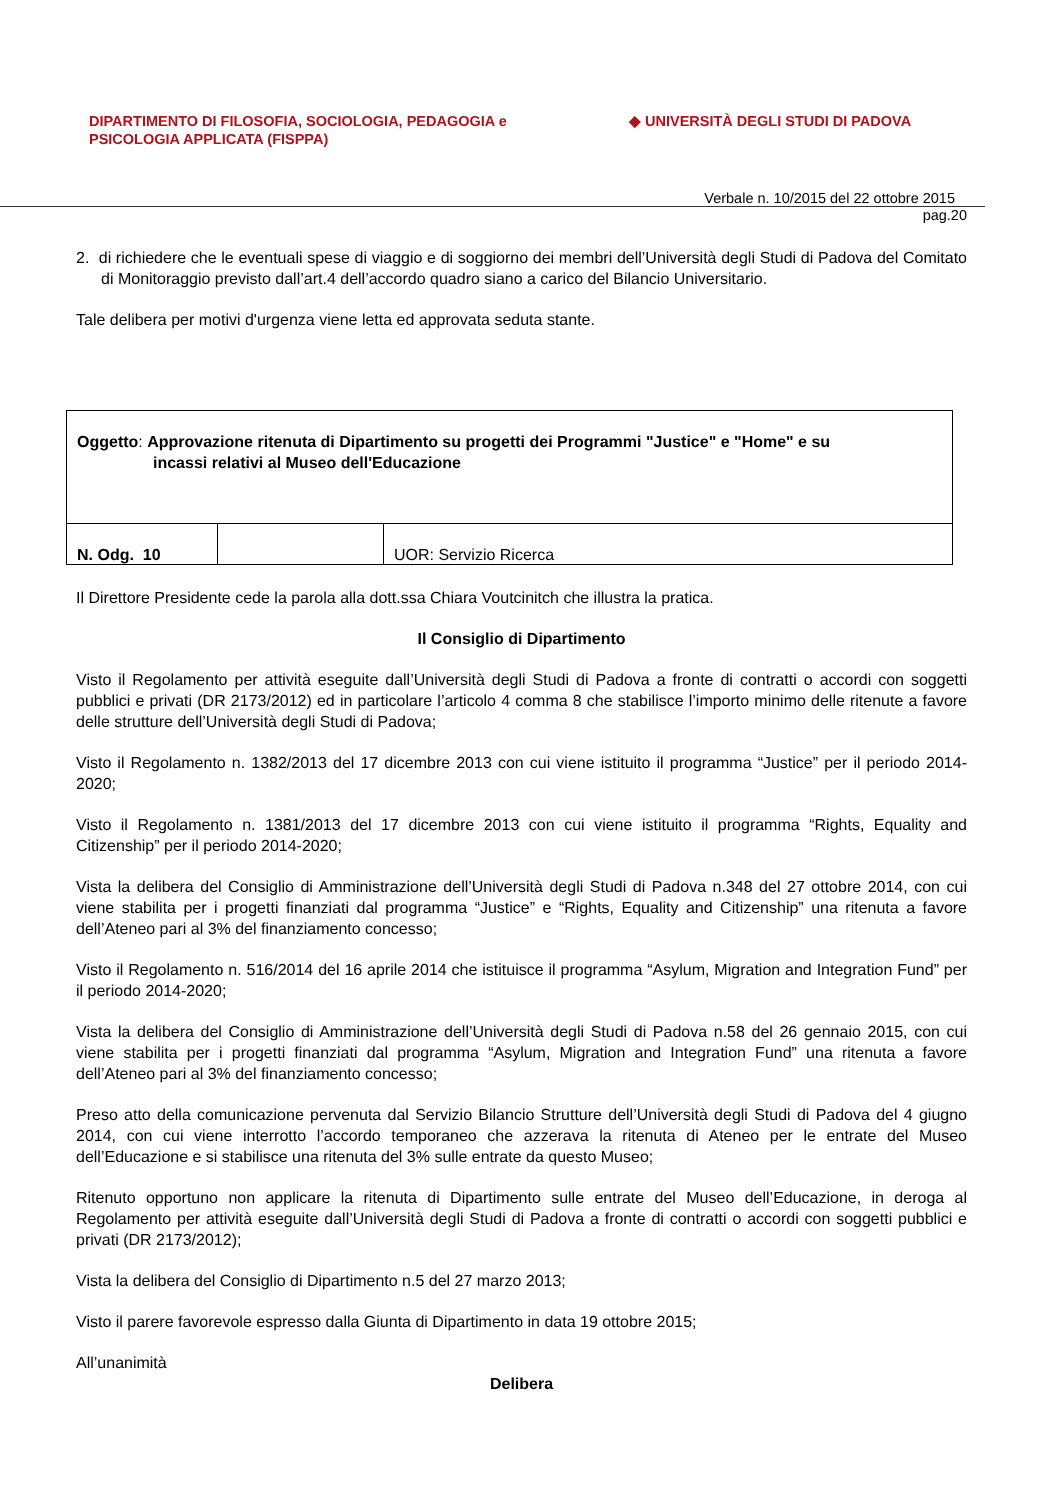DIPARTIMENTO DI FILOSOFIA, SOCIOLOGIA, PEDAGOGIA e
PSICOLOGIA APPLICATA (FISPPA)
◆ UNIVERSITÀ DEGLI STUDI DI PADOVA
Verbale n. 10/2015 del 22 ottobre 2015
pag.20
2. di richiedere che le eventuali spese di viaggio e di soggiorno dei membri dell’Università degli Studi di Padova del Comitato di Monitoraggio previsto dall’art.4 dell’accordo quadro siano a carico del Bilancio Universitario.
Tale delibera per motivi d'urgenza viene letta ed approvata seduta stante.
| Oggetto : Approvazione ritenuta di Dipartimento su progetti dei Programmi "Justice" e "Home" e su incassi relativi al Museo dell'Educazione | | |
| N. Odg. 10 | | UOR: Servizio Ricerca |
Il Direttore Presidente cede la parola alla dott.ssa Chiara Voutcinitch che illustra la pratica.
Il Consiglio di Dipartimento
Visto il Regolamento per attività eseguite dall’Università degli Studi di Padova a fronte di contratti o accordi con soggetti pubblici e privati (DR 2173/2012) ed in particolare l’articolo 4 comma 8 che stabilisce l’importo minimo delle ritenute a favore delle strutture dell’Università degli Studi di Padova;
Visto il Regolamento n. 1382/2013 del 17 dicembre 2013 con cui viene istituito il programma “Justice” per il periodo 2014-2020;
Visto il Regolamento n. 1381/2013 del 17 dicembre 2013 con cui viene istituito il programma “Rights, Equality and Citizenship” per il periodo 2014-2020;
Vista la delibera del Consiglio di Amministrazione dell’Università degli Studi di Padova n.348 del 27 ottobre 2014, con cui viene stabilita per i progetti finanziati dal programma “Justice” e “Rights, Equality and Citizenship” una ritenuta a favore dell’Ateneo pari al 3% del finanziamento concesso;
Visto il Regolamento n. 516/2014 del 16 aprile 2014 che istituisce il programma “Asylum, Migration and Integration Fund” per il periodo 2014-2020;
Vista la delibera del Consiglio di Amministrazione dell’Università degli Studi di Padova n.58 del 26 gennaio 2015, con cui viene stabilita per i progetti finanziati dal programma “Asylum, Migration and Integration Fund” una ritenuta a favore dell’Ateneo pari al 3% del finanziamento concesso;
Preso atto della comunicazione pervenuta dal Servizio Bilancio Strutture dell’Università degli Studi di Padova del 4 giugno 2014, con cui viene interrotto l’accordo temporaneo che azzerava la ritenuta di Ateneo per le entrate del Museo dell’Educazione e si stabilisce una ritenuta del 3% sulle entrate da questo Museo;
Ritenuto opportuno non applicare la ritenuta di Dipartimento sulle entrate del Museo dell’Educazione, in deroga al Regolamento per attività eseguite dall’Università degli Studi di Padova a fronte di contratti o accordi con soggetti pubblici e privati (DR 2173/2012);
Vista la delibera del Consiglio di Dipartimento n.5 del 27 marzo 2013;
Visto il parere favorevole espresso dalla Giunta di Dipartimento in data 19 ottobre 2015;
All’unanimità
Delibera